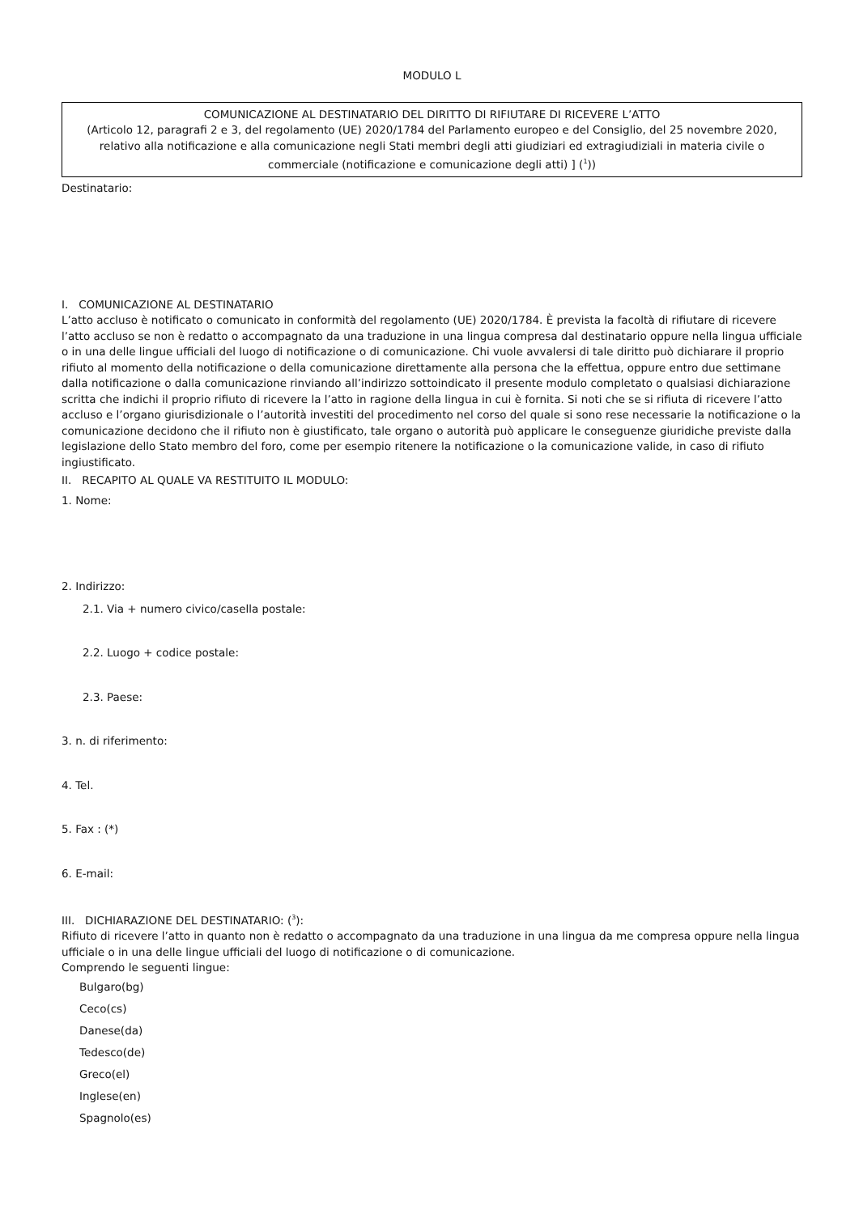MODULO L
COMUNICAZIONE AL DESTINATARIO DEL DIRITTO DI RIFIUTARE DI RICEVERE L’ATTO
(Articolo 12, paragrafi 2 e 3, del regolamento (UE) 2020/1784 del Parlamento europeo e del Consiglio, del 25 novembre 2020, relativo alla notificazione e alla comunicazione negli Stati membri degli atti giudiziari ed extragiudiziali in materia civile o commerciale (notificazione e comunicazione degli atti) ] (<sup>1</sup>))
Destinatario:
I. COMUNICAZIONE AL DESTINATARIO
L’atto accluso è notificato o comunicato in conformità del regolamento (UE) 2020/1784. È prevista la facoltà di rifiutare di ricevere l’atto accluso se non è redatto o accompagnato da una traduzione in una lingua compresa dal destinatario oppure nella lingua ufficiale o in una delle lingue ufficiali del luogo di notificazione o di comunicazione. Chi vuole avvalersi di tale diritto può dichiarare il proprio rifiuto al momento della notificazione o della comunicazione direttamente alla persona che la effettua, oppure entro due settimane dalla notificazione o dalla comunicazione rinviando all’indirizzo sottoindicato il presente modulo completato o qualsiasi dichiarazione scritta che indichi il proprio rifiuto di ricevere la l’atto in ragione della lingua in cui è fornita. Si noti che se si rifiuta di ricevere l’atto accluso e l’organo giurisdizionale o l’autorità investiti del procedimento nel corso del quale si sono rese necessarie la notificazione o la comunicazione decidono che il rifiuto non è giustificato, tale organo o autorità può applicare le conseguenze giuridiche previste dalla legislazione dello Stato membro del foro, come per esempio ritenere la notificazione o la comunicazione valide, in caso di rifiuto ingiustificato.
II. RECAPITO AL QUALE VA RESTITUITO IL MODULO:
1. Nome:
2. Indirizzo:
2.1. Via + numero civico/casella postale:
2.2. Luogo + codice postale:
2.3. Paese:
3. n. di riferimento:
4. Tel.
5. Fax : (*)
6. E-mail:
III. DICHIARAZIONE DEL DESTINATARIO: (<sup>3</sup>):
Rifiuto di ricevere l’atto in quanto non è redatto o accompagnato da una traduzione in una lingua da me compresa oppure nella lingua ufficiale o in una delle lingue ufficiali del luogo di notificazione o di comunicazione.
Comprendo le seguenti lingue:
Bulgaro(bg)
Ceco(cs)
Danese(da)
Tedesco(de)
Greco(el)
Inglese(en)
Spagnolo(es)